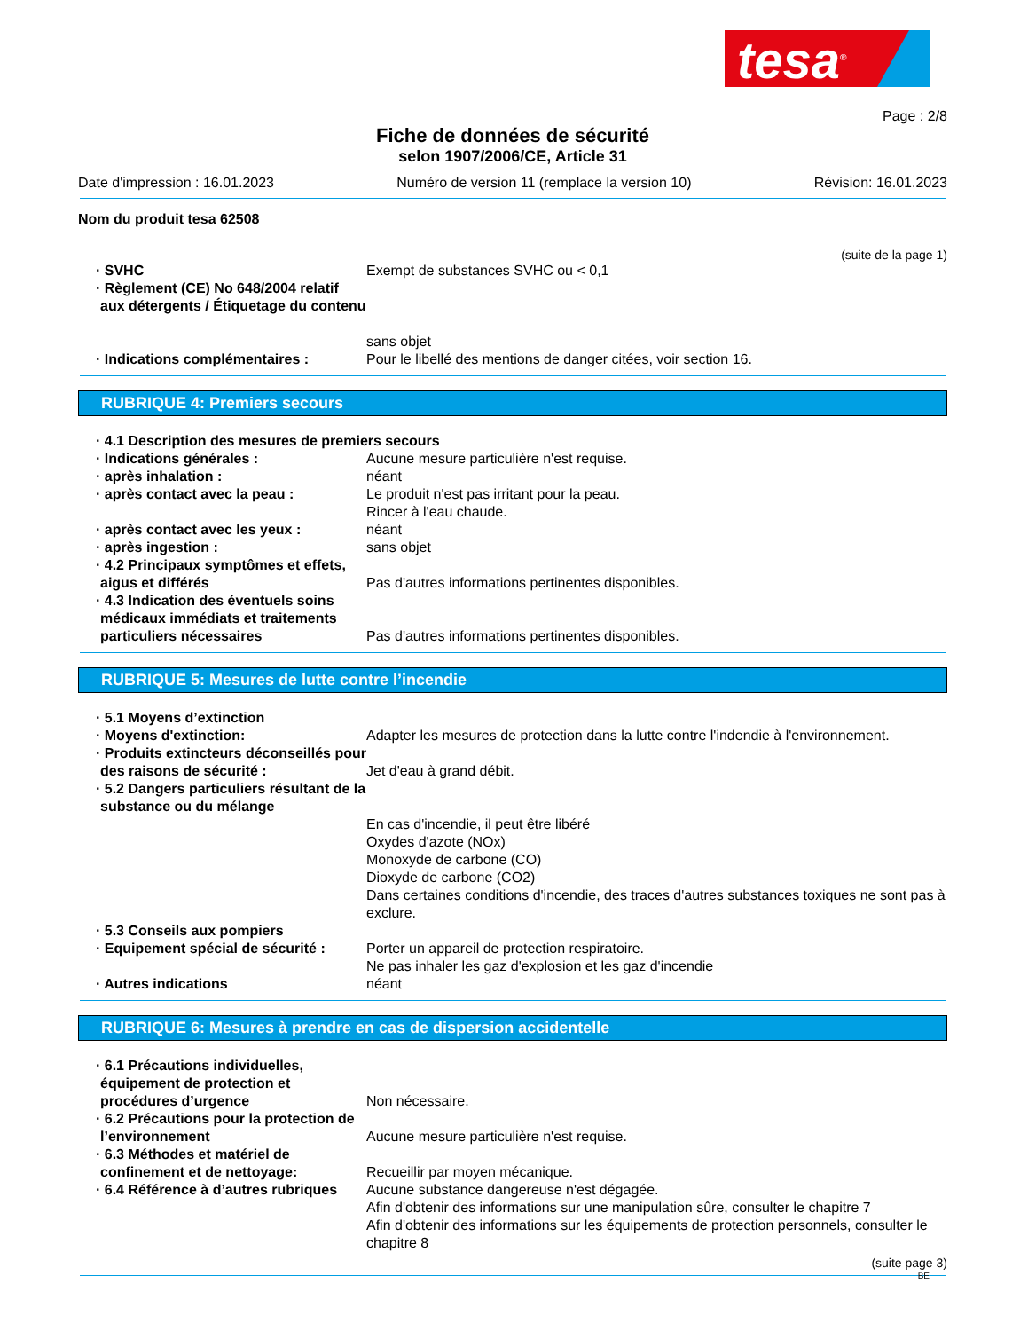tesa<sup>®</sup>
Page : 2/8
Fiche de données de sécurité
selon 1907/2006/CE, Article 31
Date d'impression : 16.01.2023 Numéro de version 11 (remplace la version 10) Révision: 16.01.2023
Nom du produit tesa 62508
(suite de la page 1)
· SVHC Exempt de substances SVHC ou < 0,1
· Règlement (CE) No 648/2004 relatif aux détergents / Étiquetage du contenu
sans objet
· Indications complémentaires : Pour le libellé des mentions de danger citées, voir section 16.
RUBRIQUE 4: Premiers secours
· 4.1 Description des mesures de premiers secours
· Indications générales : Aucune mesure particulière n'est requise.
· après inhalation : néant
· après contact avec la peau : Le produit n'est pas irritant pour la peau.
Rincer à l'eau chaude.
· après contact avec les yeux : néant
· après ingestion : sans objet
· 4.2 Principaux symptômes et effets, aigus et différés
Pas d'autres informations pertinentes disponibles.
· 4.3 Indication des éventuels soins médicaux immédiats et traitements particuliers nécessaires
Pas d'autres informations pertinentes disponibles.
RUBRIQUE 5: Mesures de lutte contre l’incendie
· 5.1 Moyens d’extinction
· Moyens d'extinction: Adapter les mesures de protection dans la lutte contre l'indendie à l'environnement.
· Produits extincteurs déconseillés pour des raisons de sécurité :
Jet d'eau à grand débit.
· 5.2 Dangers particuliers résultant de la substance ou du mélange
En cas d'incendie, il peut être libéré
Oxydes d'azote (NOx)
Monoxyde de carbone (CO)
Dioxyde de carbone (CO2)
Dans certaines conditions d'incendie, des traces d'autres substances toxiques ne sont pas à exclure.
· 5.3 Conseils aux pompiers
· Equipement spécial de sécurité :
Porter un appareil de protection respiratoire.
Ne pas inhaler les gaz d'explosion et les gaz d'incendie
· Autres indications néant
RUBRIQUE 6: Mesures à prendre en cas de dispersion accidentelle
· 6.1 Précautions individuelles, équipement de protection et procédures d’urgence
Non nécessaire.
· 6.2 Précautions pour la protection de l’environnement
Aucune mesure particulière n'est requise.
· 6.3 Méthodes et matériel de confinement et de nettoyage:
Recueillir par moyen mécanique.
· 6.4 Référence à d’autres rubriques
Aucune substance dangereuse n'est dégagée.
Afin d'obtenir des informations sur une manipulation sûre, consulter le chapitre 7
Afin d'obtenir des informations sur les équipements de protection personnels, consulter le chapitre 8
(suite page 3)
BE